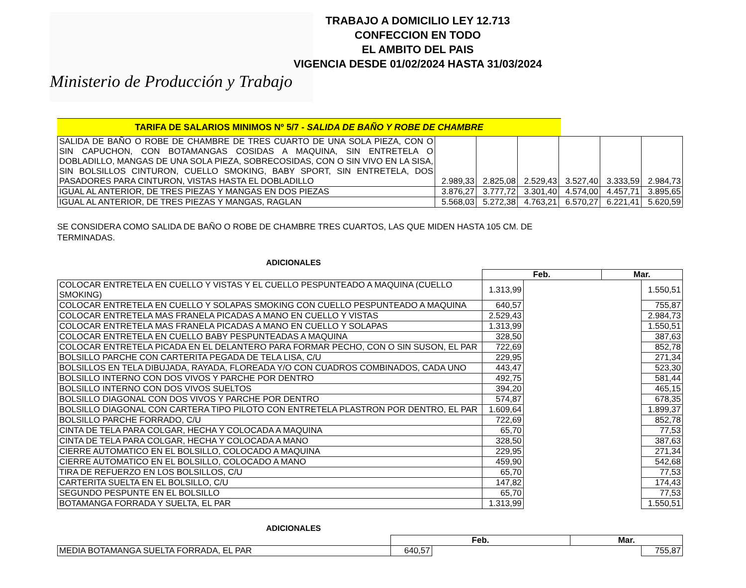Ministerio de Producción y Trabajo
TRABAJO A DOMICILIO LEY 12.713
CONFECCION EN TODO
EL AMBITO DEL PAIS
VIGENCIA DESDE 01/02/2024 HASTA 31/03/2024
TARIFA DE SALARIOS MINIMOS Nº 5/7 - SALIDA DE BAÑO Y ROBE DE CHAMBRE
| SALIDA DE BAÑO O ROBE DE CHAMBRE DE TRES CUARTO DE UNA SOLA PIEZA, CON O SIN CAPUCHON, CON BOTAMANGAS COSIDAS A MAQUINA, SIN ENTRETELA O DOBLADILLO, MANGAS DE UNA SOLA PIEZA, SOBRECOSIDAS, CON O SIN VIVO EN LA SISA, SIN BOLSILLOS CINTURON, CUELLO SMOKING, BABY SPORT, SIN ENTRETELA, DOS PASADORES PARA CINTURON, VISTAS HASTA EL DOBLADILLO | 2.989,33 | 2.825,08 | 2.529,43 | 3.527,40 | 3.333,59 | 2.984,73 |
| IGUAL AL ANTERIOR, DE TRES PIEZAS Y MANGAS EN DOS PIEZAS | 3.876,27 | 3.777,72 | 3.301,40 | 4.574,00 | 4.457,71 | 3.895,65 |
| IGUAL AL ANTERIOR, DE TRES PIEZAS Y MANGAS, RAGLAN | 5.568,03 | 5.272,38 | 4.763,21 | 6.570,27 | 6.221,41 | 5.620,59 |
SE CONSIDERA COMO SALIDA DE BAÑO O ROBE DE CHAMBRE TRES CUARTOS, LAS QUE MIDEN HASTA 105 CM. DE
TERMINADAS.
ADICIONALES
| | Feb. | | Mar. | |
| COLOCAR ENTRETELA EN CUELLO Y VISTAS Y EL CUELLO PESPUNTEADO A MAQUINA (CUELLO SMOKING) | 1.313,99 | | | 1.550,51 |
| COLOCAR ENTRETELA EN CUELLO Y SOLAPAS SMOKING CON CUELLO PESPUNTEADO A MAQUINA | 640,57 | | | 755,87 |
| COLOCAR ENTRETELA MAS FRANELA PICADAS A MANO EN CUELLO Y VISTAS | 2.529,43 | | | 2.984,73 |
| COLOCAR ENTRETELA MAS FRANELA PICADAS A MANO EN CUELLO Y SOLAPAS | 1.313,99 | | | 1.550,51 |
| COLOCAR ENTRETELA EN CUELLO BABY PESPUNTEADAS A MAQUINA | 328,50 | | | 387,63 |
| COLOCAR ENTRETELA PICADA EN EL DELANTERO PARA FORMAR PECHO, CON O SIN SUSON, EL PAR | 722,69 | | | 852,78 |
| BOLSILLO PARCHE CON CARTERITA PEGADA DE TELA LISA, C/U | 229,95 | | | 271,34 |
| BOLSILLOS EN TELA DIBUJADA, RAYADA, FLOREADA Y/O CON CUADROS COMBINADOS, CADA UNO | 443,47 | | | 523,30 |
| BOLSILLO INTERNO CON DOS VIVOS Y PARCHE POR DENTRO | 492,75 | | | 581,44 |
| BOLSILLO INTERNO CON DOS VIVOS SUELTOS | 394,20 | | | 465,15 |
| BOLSILLO DIAGONAL CON DOS VIVOS Y PARCHE POR DENTRO | 574,87 | | | 678,35 |
| BOLSILLO DIAGONAL CON CARTERA TIPO PILOTO CON ENTRETELA PLASTRON POR DENTRO, EL PAR | 1.609,64 | | | 1.899,37 |
| BOLSILLO PARCHE FORRADO, C/U | 722,69 | | | 852,78 |
| CINTA DE TELA PARA COLGAR, HECHA Y COLOCADA A MAQUINA | 65,70 | | | 77,53 |
| CINTA DE TELA PARA COLGAR, HECHA Y COLOCADA A MANO | 328,50 | | | 387,63 |
| CIERRE AUTOMATICO EN EL BOLSILLO, COLOCADO A MAQUINA | 229,95 | | | 271,34 |
| CIERRE AUTOMATICO EN EL BOLSILLO, COLOCADO A MANO | 459,90 | | | 542,68 |
| TIRA DE REFUERZO EN LOS BOLSILLOS, C/U | 65,70 | | | 77,53 |
| CARTERITA SUELTA EN EL BOLSILLO, C/U | 147,82 | | | 174,43 |
| SEGUNDO PESPUNTE EN EL BOLSILLO | 65,70 | | | 77,53 |
| BOTAMANGA FORRADA Y SUELTA, EL PAR | 1.313,99 | | | 1.550,51 |
ADICIONALES
| | Feb. | | Mar. | |
| MEDIA BOTAMANGA SUELTA FORRADA, EL PAR | 640,57 | | | 755,87 |